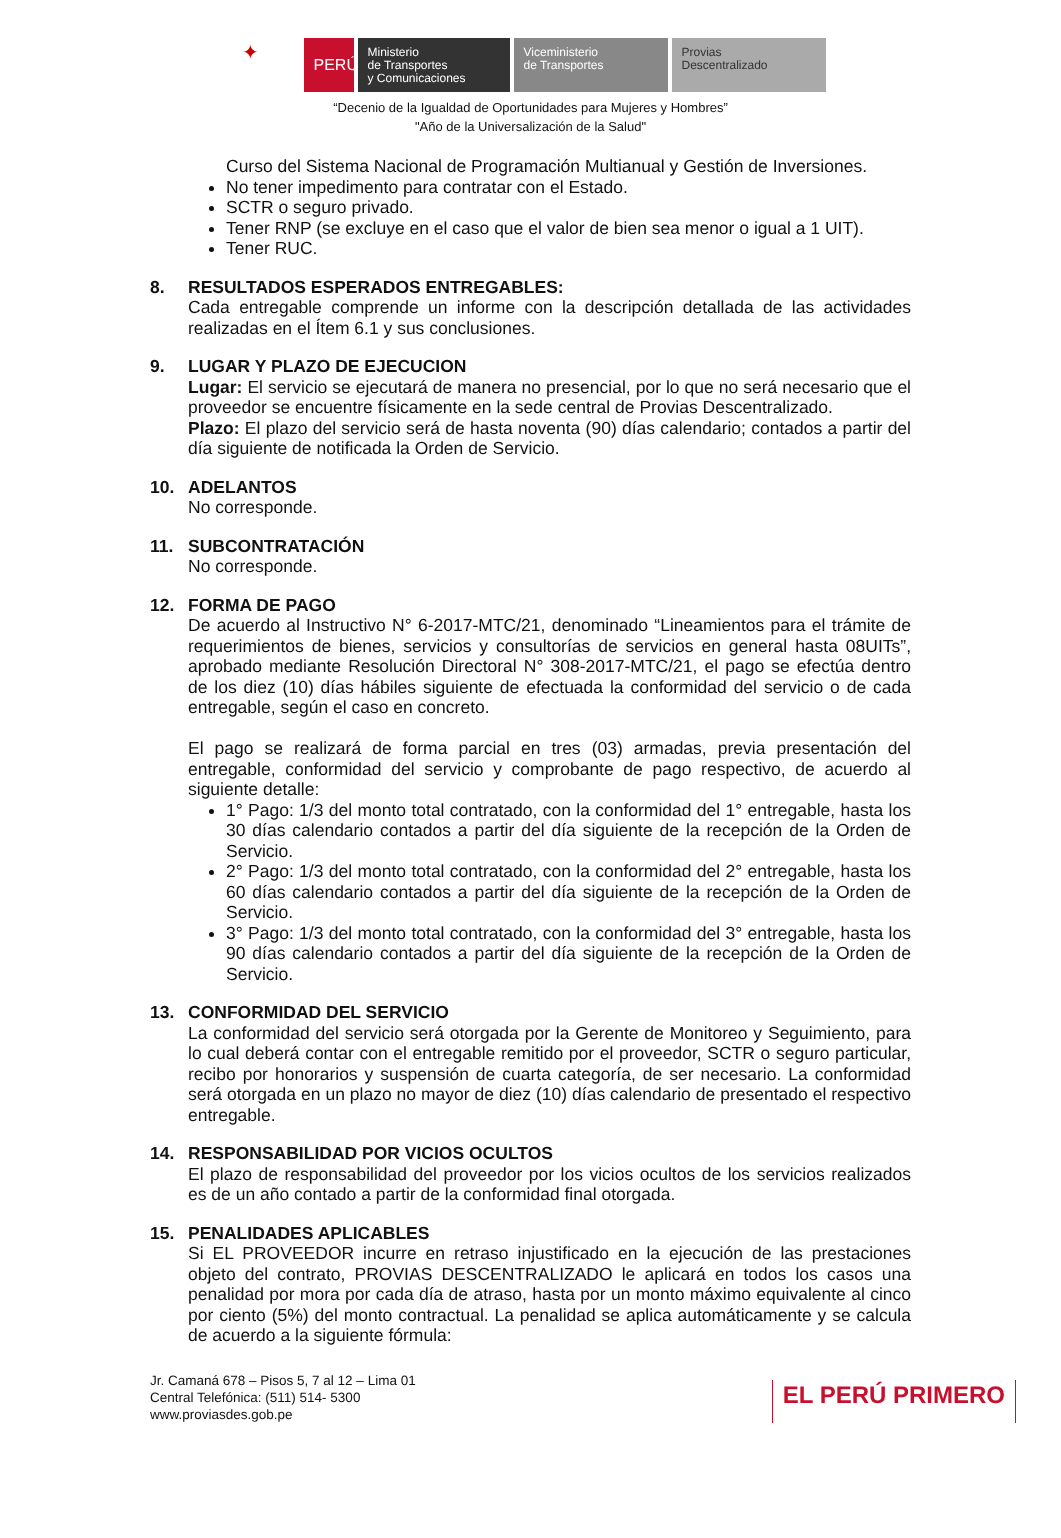✦
PERÚ
Ministerio
de Transportes
y Comunicaciones
Viceministerio
de Transportes
Provias
Descentralizado
“Decenio de la Igualdad de Oportunidades para Mujeres y Hombres”
"Año de la Universalización de la Salud"
Curso del Sistema Nacional de Programación Multianual y Gestión de Inversiones.
No tener impedimento para contratar con el Estado.
SCTR o seguro privado.
Tener RNP (se excluye en el caso que el valor de bien sea menor o igual a 1 UIT).
Tener RUC.
8. RESULTADOS ESPERADOS ENTREGABLES:
Cada entregable comprende un informe con la descripción detallada de las actividades realizadas en el Ítem 6.1 y sus conclusiones.
9. LUGAR Y PLAZO DE EJECUCION
Lugar: El servicio se ejecutará de manera no presencial, por lo que no será necesario que el proveedor se encuentre físicamente en la sede central de Provias Descentralizado.
Plazo: El plazo del servicio será de hasta noventa (90) días calendario; contados a partir del día siguiente de notificada la Orden de Servicio.
10. ADELANTOS
No corresponde.
11. SUBCONTRATACIÓN
No corresponde.
12. FORMA DE PAGO
De acuerdo al Instructivo N° 6-2017-MTC/21, denominado “Lineamientos para el trámite de requerimientos de bienes, servicios y consultorías de servicios en general hasta 08UITs”, aprobado mediante Resolución Directoral N° 308-2017-MTC/21, el pago se efectúa dentro de los diez (10) días hábiles siguiente de efectuada la conformidad del servicio o de cada entregable, según el caso en concreto.
El pago se realizará de forma parcial en tres (03) armadas, previa presentación del entregable, conformidad del servicio y comprobante de pago respectivo, de acuerdo al siguiente detalle:
1° Pago: 1/3 del monto total contratado, con la conformidad del 1° entregable, hasta los 30 días calendario contados a partir del día siguiente de la recepción de la Orden de Servicio.
2° Pago: 1/3 del monto total contratado, con la conformidad del 2° entregable, hasta los 60 días calendario contados a partir del día siguiente de la recepción de la Orden de Servicio.
3° Pago: 1/3 del monto total contratado, con la conformidad del 3° entregable, hasta los 90 días calendario contados a partir del día siguiente de la recepción de la Orden de Servicio.
13. CONFORMIDAD DEL SERVICIO
La conformidad del servicio será otorgada por la Gerente de Monitoreo y Seguimiento, para lo cual deberá contar con el entregable remitido por el proveedor, SCTR o seguro particular, recibo por honorarios y suspensión de cuarta categoría, de ser necesario. La conformidad será otorgada en un plazo no mayor de diez (10) días calendario de presentado el respectivo entregable.
14. RESPONSABILIDAD POR VICIOS OCULTOS
El plazo de responsabilidad del proveedor por los vicios ocultos de los servicios realizados es de un año contado a partir de la conformidad final otorgada.
15. PENALIDADES APLICABLES
Si EL PROVEEDOR incurre en retraso injustificado en la ejecución de las prestaciones objeto del contrato, PROVIAS DESCENTRALIZADO le aplicará en todos los casos una penalidad por mora por cada día de atraso, hasta por un monto máximo equivalente al cinco por ciento (5%) del monto contractual. La penalidad se aplica automáticamente y se calcula de acuerdo a la siguiente fórmula:
Jr. Camaná 678 – Pisos 5, 7 al 12 – Lima 01
Central Telefónica: (511) 514- 5300
www.proviasdes.gob.pe
EL PERÚ PRIMERO